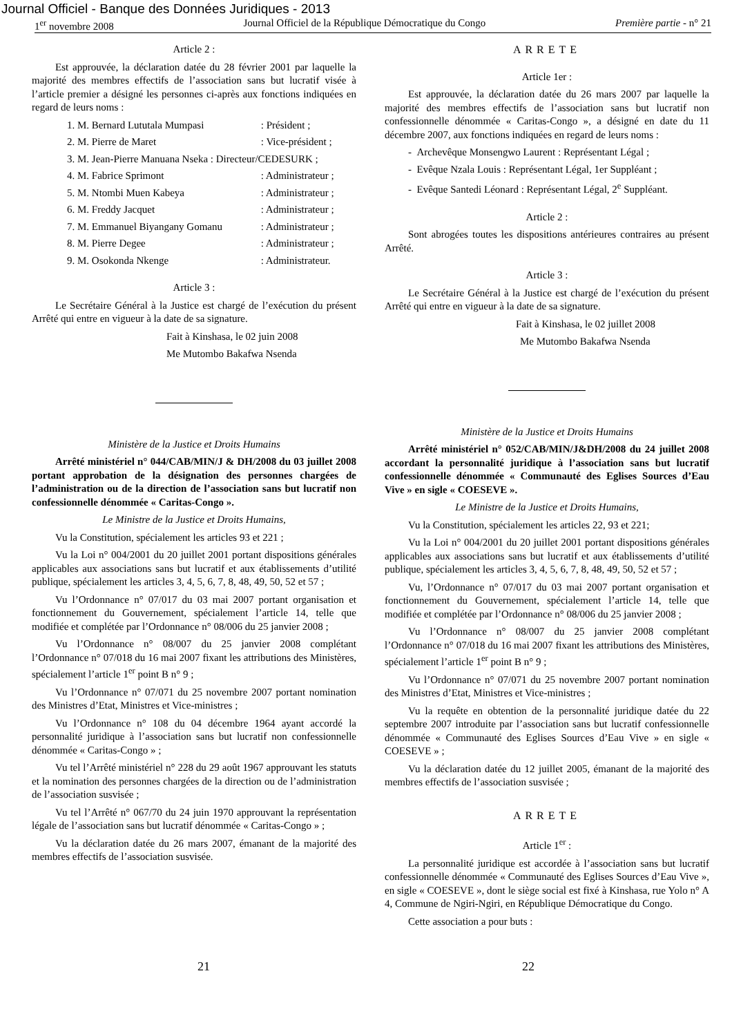Journal Officiel - Banque des Données Juridiques - 2013
1<sup>er</sup> novembre 2008 Journal Officiel de la République Démocratique du Congo Première partie - n° 21
Article 2 :
Est approuvée, la déclaration datée du 28 février 2001 par laquelle la majorité des membres effectifs de l’association sans but lucratif visée à l’article premier a désigné les personnes ci-après aux fonctions indiquées en regard de leurs noms :
1. M. Bernard Lututala Mumpasi : Président ;
2. M. Pierre de Maret : Vice-président ;
3. M. Jean-Pierre Manuana Nseka : Directeur/CEDESURK ;
4. M. Fabrice Sprimont : Administrateur ;
5. M. Ntombi Muen Kabeya : Administrateur ;
6. M. Freddy Jacquet : Administrateur ;
7. M. Emmanuel Biyangany Gomanu : Administrateur ;
8. M. Pierre Degee : Administrateur ;
9. M. Osokonda Nkenge : Administrateur.
Article 3 :
Le Secrétaire Général à la Justice est chargé de l’exécution du présent Arrêté qui entre en vigueur à la date de sa signature.
Fait à Kinshasa, le 02 juin 2008
Me Mutombo Bakafwa Nsenda
Ministère de la Justice et Droits Humains
Arrêté ministériel n° 044/CAB/MIN/J & DH/2008 du 03 juillet 2008 portant approbation de la désignation des personnes chargées de l’administration ou de la direction de l’association sans but lucratif non confessionnelle dénommée « Caritas-Congo ».
Le Ministre de la Justice et Droits Humains,
Vu la Constitution, spécialement les articles 93 et 221 ;
Vu la Loi n° 004/2001 du 20 juillet 2001 portant dispositions générales applicables aux associations sans but lucratif et aux établissements d’utilité publique, spécialement les articles 3, 4, 5, 6, 7, 8, 48, 49, 50, 52 et 57 ;
Vu l’Ordonnance n° 07/017 du 03 mai 2007 portant organisation et fonctionnement du Gouvernement, spécialement l’article 14, telle que modifiée et complétée par l’Ordonnance n° 08/006 du 25 janvier 2008 ;
Vu l’Ordonnance n° 08/007 du 25 janvier 2008 complétant l’Ordonnance n° 07/018 du 16 mai 2007 fixant les attributions des Ministères, spécialement l’article 1<sup>er</sup> point B n° 9 ;
Vu l’Ordonnance n° 07/071 du 25 novembre 2007 portant nomination des Ministres d’Etat, Ministres et Vice-ministres ;
Vu l’Ordonnance n° 108 du 04 décembre 1964 ayant accordé la personnalité juridique à l’association sans but lucratif non confessionnelle dénommée « Caritas-Congo » ;
Vu tel l’Arrêté ministériel n° 228 du 29 août 1967 approuvant les statuts et la nomination des personnes chargées de la direction ou de l’administration de l’association susvisée ;
Vu tel l’Arrêté n° 067/70 du 24 juin 1970 approuvant la représentation légale de l’association sans but lucratif dénommée « Caritas-Congo » ;
Vu la déclaration datée du 26 mars 2007, émanant de la majorité des membres effectifs de l’association susvisée.
ARRETE
Article 1er :
Est approuvée, la déclaration datée du 26 mars 2007 par laquelle la majorité des membres effectifs de l’association sans but lucratif non confessionnelle dénommée « Caritas-Congo », a désigné en date du 11 décembre 2007, aux fonctions indiquées en regard de leurs noms :
- Archevêque Monsengwo Laurent : Représentant Légal ;
- Evêque Nzala Louis : Représentant Légal, 1er Suppléant ;
- Evêque Santedi Léonard : Représentant Légal, 2<sup>e</sup> Suppléant.
Article 2 :
Sont abrogées toutes les dispositions antérieures contraires au présent Arrêté.
Article 3 :
Le Secrétaire Général à la Justice est chargé de l’exécution du présent Arrêté qui entre en vigueur à la date de sa signature.
Fait à Kinshasa, le 02 juillet 2008
Me Mutombo Bakafwa Nsenda
Ministère de la Justice et Droits Humains
Arrêté ministériel n° 052/CAB/MIN/J&DH/2008 du 24 juillet 2008 accordant la personnalité juridique à l’association sans but lucratif confessionnelle dénommée « Communauté des Eglises Sources d’Eau Vive » en sigle « COESEVE ».
Le Ministre de la Justice et Droits Humains,
Vu la Constitution, spécialement les articles 22, 93 et 221;
Vu la Loi n° 004/2001 du 20 juillet 2001 portant dispositions générales applicables aux associations sans but lucratif et aux établissements d’utilité publique, spécialement les articles 3, 4, 5, 6, 7, 8, 48, 49, 50, 52 et 57 ;
Vu, l’Ordonnance n° 07/017 du 03 mai 2007 portant organisation et fonctionnement du Gouvernement, spécialement l’article 14, telle que modifiée et complétée par l’Ordonnance n° 08/006 du 25 janvier 2008 ;
Vu l’Ordonnance n° 08/007 du 25 janvier 2008 complétant l’Ordonnance n° 07/018 du 16 mai 2007 fixant les attributions des Ministères, spécialement l’article 1<sup>er</sup> point B n° 9 ;
Vu l’Ordonnance n° 07/071 du 25 novembre 2007 portant nomination des Ministres d’Etat, Ministres et Vice-ministres ;
Vu la requête en obtention de la personnalité juridique datée du 22 septembre 2007 introduite par l’association sans but lucratif confessionnelle dénommée « Communauté des Eglises Sources d’Eau Vive » en sigle « COESEVE » ;
Vu la déclaration datée du 12 juillet 2005, émanant de la majorité des membres effectifs de l’association susvisée ;
ARRETE
Article 1<sup>er</sup> :
La personnalité juridique est accordée à l’association sans but lucratif confessionnelle dénommée « Communauté des Eglises Sources d’Eau Vive », en sigle « COESEVE », dont le siège social est fixé à Kinshasa, rue Yolo n° A 4, Commune de Ngiri-Ngiri, en République Démocratique du Congo.
Cette association a pour buts :
21 22